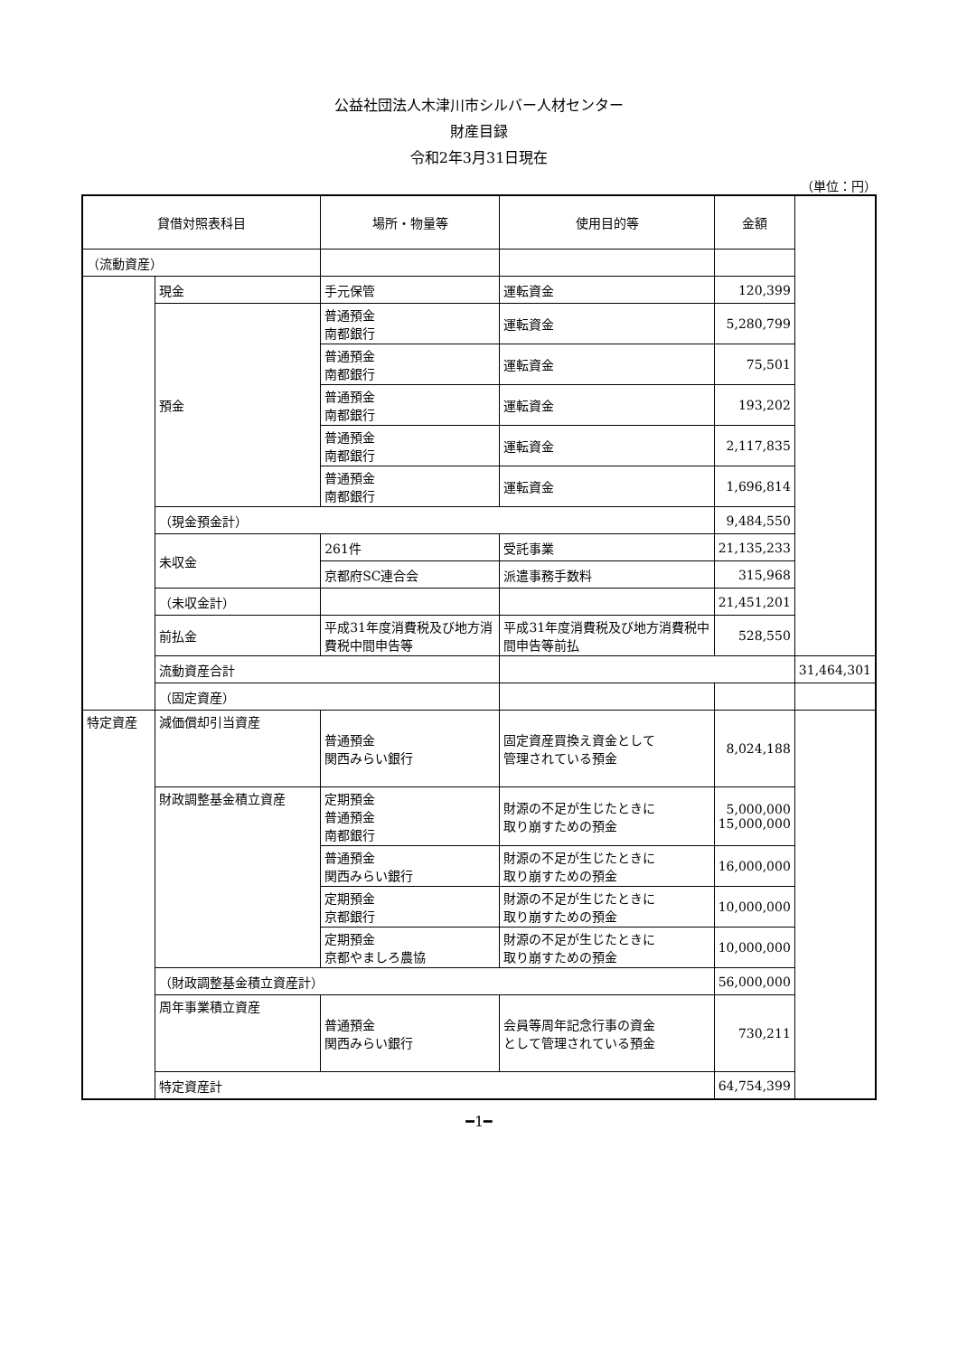公益社団法人木津川市シルバー人材センター
財産目録
令和2年3月31日現在
（単位：円）
| 貸借対照表科目 | | 場所・物量等 | 使用目的等 | 金額 | |
| --- | --- | --- | --- | --- | --- |
| （流動資産） | | | | | |
| | 現金 | 手元保管 | 運転資金 | 120,399 | |
| | 預金 | 普通預金 南都銀行 | 運転資金 | 5,280,799 | |
| | | 普通預金 南都銀行 | 運転資金 | 75,501 | |
| | | 普通預金 南都銀行 | 運転資金 | 193,202 | |
| | | 普通預金 南都銀行 | 運転資金 | 2,117,835 | |
| | | 普通預金 南都銀行 | 運転資金 | 1,696,814 | |
| | （現金預金計） | | | 9,484,550 | |
| | 未収金 | 261件 | 受託事業 | 21,135,233 | |
| | | 京都府SC連合会 | 派遣事務手数料 | 315,968 | |
| | （未収金計） | | | 21,451,201 | |
| | 前払金 | 平成31年度消費税及び地方消費税中間申告等 | 平成31年度消費税及び地方消費税中間申告等前払 | 528,550 | |
| | 流動資産合計 | | | | 31,464,301 |
| | （固定資産） | | | | |
| 特定資産 | 減価償却引当資産 | 普通預金 関西みらい銀行 | 固定資産買換え資金として 管理されている預金 | 8,024,188 | |
| | 財政調整基金積立資産 | 定期預金 普通預金 南都銀行 | 財源の不足が生じたときに 取り崩すための預金 | 5,000,000 15,000,000 | |
| | | 普通預金 関西みらい銀行 | 財源の不足が生じたときに 取り崩すための預金 | 16,000,000 | |
| | | 定期預金 京都銀行 | 財源の不足が生じたときに 取り崩すための預金 | 10,000,000 | |
| | | 定期預金 京都やましろ農協 | 財源の不足が生じたときに 取り崩すための預金 | 10,000,000 | |
| | （財政調整基金積立資産計） | | | 56,000,000 | |
| | 周年事業積立資産 | 普通預金 関西みらい銀行 | 会員等周年記念行事の資金 として管理されている預金 | 730,211 | |
| | 特定資産計 | | | 64,754,399 | |
━1━